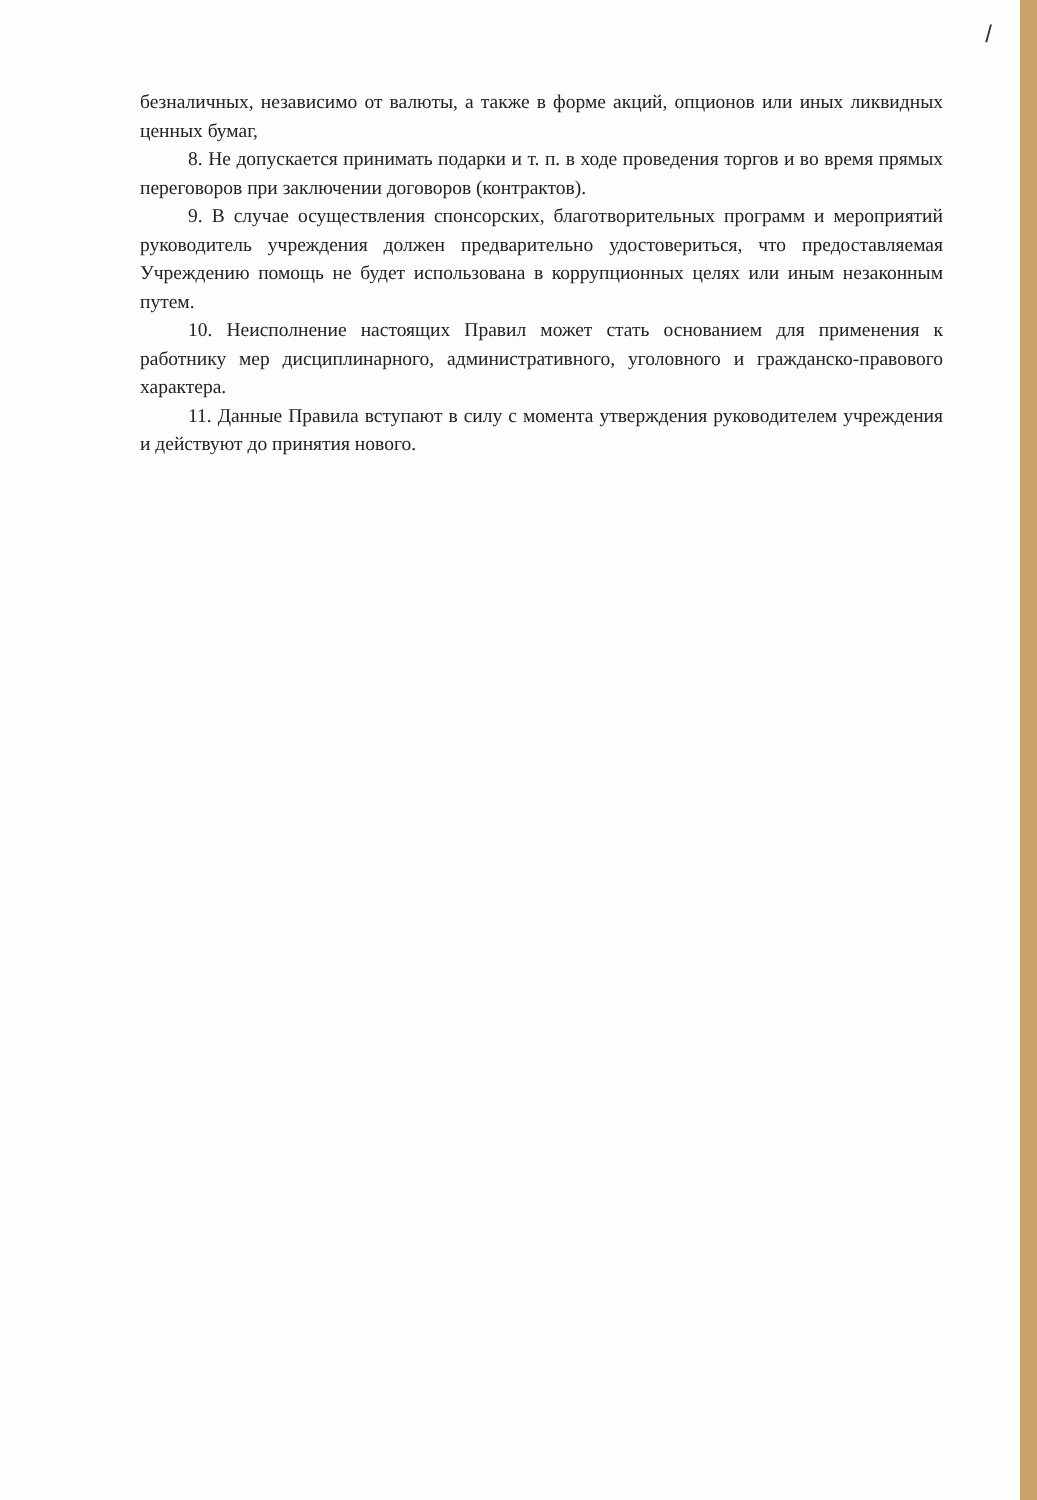/
безналичных, независимо от валюты, а также в форме акций, опционов или иных ликвидных ценных бумаг,
8. Не допускается принимать подарки и т. п. в ходе проведения торгов и во время прямых переговоров при заключении договоров (контрактов).
9. В случае осуществления спонсорских, благотворительных программ и мероприятий руководитель учреждения должен предварительно удостовериться, что предоставляемая Учреждению помощь не будет использована в коррупционных целях или иным незаконным путем.
10. Неисполнение настоящих Правил может стать основанием для применения к работнику мер дисциплинарного, административного, уголовного и гражданско-правового характера.
11. Данные Правила вступают в силу с момента утверждения руководителем учреждения и действуют до принятия нового.